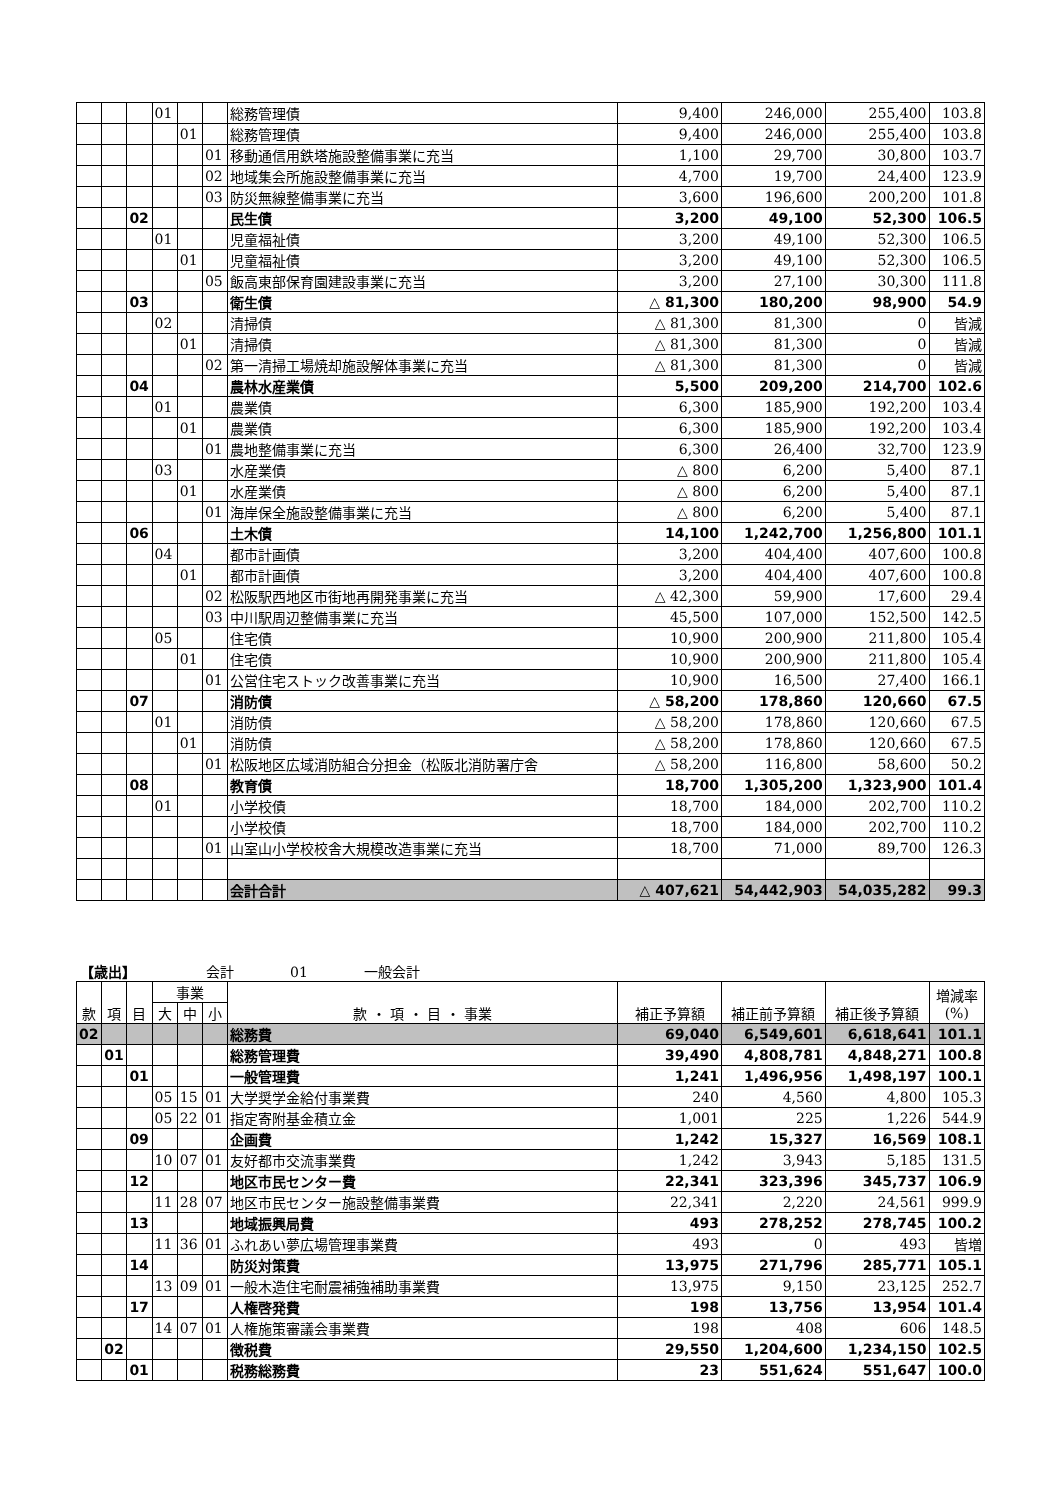| | | | 01 | | | 総務管理債 | 9,400 | 246,000 | 255,400 | 103.8 |
| | | | | 01 | | 総務管理債 | 9,400 | 246,000 | 255,400 | 103.8 |
| | | | | | 01 | 移動通信用鉄塔施設整備事業に充当 | 1,100 | 29,700 | 30,800 | 103.7 |
| | | | | | 02 | 地域集会所施設整備事業に充当 | 4,700 | 19,700 | 24,400 | 123.9 |
| | | | | | 03 | 防災無線整備事業に充当 | 3,600 | 196,600 | 200,200 | 101.8 |
| | | 02 | | | | 民生債 | 3,200 | 49,100 | 52,300 | 106.5 |
| | | | 01 | | | 児童福祉債 | 3,200 | 49,100 | 52,300 | 106.5 |
| | | | | 01 | | 児童福祉債 | 3,200 | 49,100 | 52,300 | 106.5 |
| | | | | | 05 | 飯高東部保育園建設事業に充当 | 3,200 | 27,100 | 30,300 | 111.8 |
| | | 03 | | | | 衛生債 | △ 81,300 | 180,200 | 98,900 | 54.9 |
| | | | 02 | | | 清掃債 | △ 81,300 | 81,300 | 0 | 皆減 |
| | | | | 01 | | 清掃債 | △ 81,300 | 81,300 | 0 | 皆減 |
| | | | | | 02 | 第一清掃工場焼却施設解体事業に充当 | △ 81,300 | 81,300 | 0 | 皆減 |
| | | 04 | | | | 農林水産業債 | 5,500 | 209,200 | 214,700 | 102.6 |
| | | | 01 | | | 農業債 | 6,300 | 185,900 | 192,200 | 103.4 |
| | | | | 01 | | 農業債 | 6,300 | 185,900 | 192,200 | 103.4 |
| | | | | | 01 | 農地整備事業に充当 | 6,300 | 26,400 | 32,700 | 123.9 |
| | | | 03 | | | 水産業債 | △ 800 | 6,200 | 5,400 | 87.1 |
| | | | | 01 | | 水産業債 | △ 800 | 6,200 | 5,400 | 87.1 |
| | | | | | 01 | 海岸保全施設整備事業に充当 | △ 800 | 6,200 | 5,400 | 87.1 |
| | | 06 | | | | 土木債 | 14,100 | 1,242,700 | 1,256,800 | 101.1 |
| | | | 04 | | | 都市計画債 | 3,200 | 404,400 | 407,600 | 100.8 |
| | | | | 01 | | 都市計画債 | 3,200 | 404,400 | 407,600 | 100.8 |
| | | | | | 02 | 松阪駅西地区市街地再開発事業に充当 | △ 42,300 | 59,900 | 17,600 | 29.4 |
| | | | | | 03 | 中川駅周辺整備事業に充当 | 45,500 | 107,000 | 152,500 | 142.5 |
| | | | 05 | | | 住宅債 | 10,900 | 200,900 | 211,800 | 105.4 |
| | | | | 01 | | 住宅債 | 10,900 | 200,900 | 211,800 | 105.4 |
| | | | | | 01 | 公営住宅ストック改善事業に充当 | 10,900 | 16,500 | 27,400 | 166.1 |
| | | 07 | | | | 消防債 | △ 58,200 | 178,860 | 120,660 | 67.5 |
| | | | 01 | | | 消防債 | △ 58,200 | 178,860 | 120,660 | 67.5 |
| | | | | 01 | | 消防債 | △ 58,200 | 178,860 | 120,660 | 67.5 |
| | | | | | 01 | 松阪地区広域消防組合分担金（松阪北消防署庁舎 | △ 58,200 | 116,800 | 58,600 | 50.2 |
| | | 08 | | | | 教育債 | 18,700 | 1,305,200 | 1,323,900 | 101.4 |
| | | | 01 | | | 小学校債 | 18,700 | 184,000 | 202,700 | 110.2 |
| | | | | | | 小学校債 | 18,700 | 184,000 | 202,700 | 110.2 |
| | | | | | 01 | 山室山小学校校舎大規模改造事業に充当 | 18,700 | 71,000 | 89,700 | 126.3 |
| | | | | | | 会計合計 | △ 407,621 | 54,442,903 | 54,035,282 | 99.3 |
【歳出】     会計    01    一般会計
| 款 | 項 | 目 | 事業 | | | 款 ・ 項 ・ 目 ・ 事業 | 補正予算額 | 補正前予算額 | 補正後予算額 | 増減率 (%) |
| --- | --- | --- | --- | --- | --- | --- | --- | --- | --- | --- |
| | | | 大 | 中 | 小 | | | | | |
| 02 | | | | | | 総務費 | 69,040 | 6,549,601 | 6,618,641 | 101.1 |
| | 01 | | | | | 総務管理費 | 39,490 | 4,808,781 | 4,848,271 | 100.8 |
| | | 01 | | | | 一般管理費 | 1,241 | 1,496,956 | 1,498,197 | 100.1 |
| | | | 05 | 15 | 01 | 大学奨学金給付事業費 | 240 | 4,560 | 4,800 | 105.3 |
| | | | 05 | 22 | 01 | 指定寄附基金積立金 | 1,001 | 225 | 1,226 | 544.9 |
| | | 09 | | | | 企画費 | 1,242 | 15,327 | 16,569 | 108.1 |
| | | | 10 | 07 | 01 | 友好都市交流事業費 | 1,242 | 3,943 | 5,185 | 131.5 |
| | | 12 | | | | 地区市民センター費 | 22,341 | 323,396 | 345,737 | 106.9 |
| | | | 11 | 28 | 07 | 地区市民センター施設整備事業費 | 22,341 | 2,220 | 24,561 | 999.9 |
| | | 13 | | | | 地域振興局費 | 493 | 278,252 | 278,745 | 100.2 |
| | | | 11 | 36 | 01 | ふれあい夢広場管理事業費 | 493 | 0 | 493 | 皆増 |
| | | 14 | | | | 防災対策費 | 13,975 | 271,796 | 285,771 | 105.1 |
| | | | 13 | 09 | 01 | 一般木造住宅耐震補強補助事業費 | 13,975 | 9,150 | 23,125 | 252.7 |
| | | 17 | | | | 人権啓発費 | 198 | 13,756 | 13,954 | 101.4 |
| | | | 14 | 07 | 01 | 人権施策審議会事業費 | 198 | 408 | 606 | 148.5 |
| | 02 | | | | | 徴税費 | 29,550 | 1,204,600 | 1,234,150 | 102.5 |
| | | 01 | | | | 税務総務費 | 23 | 551,624 | 551,647 | 100.0 |